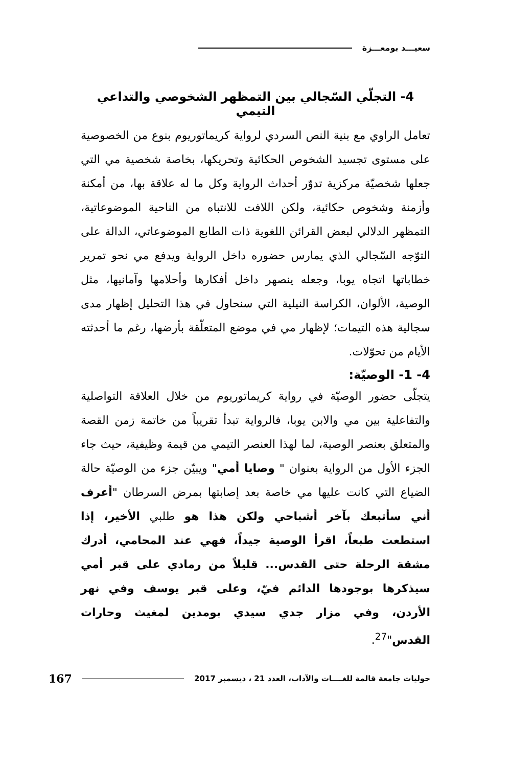سعيـــد بومعـــزة
4- التجلّي السّجالي بين التمظهر الشخوصي والتداعي التيمي
تعامل الراوي مع بنية النص السردي لرواية كريماتوريوم بنوع من الخصوصية على مستوى تجسيد الشخوص الحكائية وتحريكها، بخاصة شخصية مي التي جعلها شخصيّة مركزية تدوّر أحداث الرواية وكل ما له علاقة بها، من أمكنة وأزمنة وشخوص حكائية، ولكن اللافت للانتباه من الناحية الموضوعاتية، التمظهر الدلالي لبعض القرائن اللغوية ذات الطابع الموضوعاتي، الدالة على التوّجه السّجالي الذي يمارس حضوره داخل الرواية ويدفع مي نحو تمرير خطاباتها اتجاه يوبا، وجعله ينصهر داخل أفكارها وأحلامها وآمانيها، مثل الوصية، الألوان، الكراسة النيلية التي سنحاول في هذا التحليل إظهار مدى سجالية هذه التيمات؛ لإظهار مي في موضع المتعلّقة بأرضها، رغم ما أحدثته الأيام من تحوّلات.
4- 1- الوصيّة:
يتجلّى حضور الوصيّة في رواية كريماتوريوم من خلال العلاقة التواصلية والتفاعلية بين مي والابن يوبا، فالرواية تبدأ تقريباً من خاتمة زمن القصة والمتعلق بعنصر الوصية، لما لهذا العنصر التيمي من قيمة وظيفية، حيث جاء الجزء الأول من الرواية بعنوان " وصايا أمي" ويبيّن جزء من الوصيّة حالة الضياع التي كانت عليها مي خاصة بعد إصابتها بمرض السرطان "أعرف أني سأتبعك بآخر أشباحي ولكن هذا هو طلبي الأخير، إذا استطعت طبعاً، اقرأ الوصية جيداً، فهي عند المحامي، أدرك مشقة الرحلة حتى القدس... قليلاً من رمادي على قبر أمي سيذكرها بوجودها الدائم فيّ، وعلى قبر يوسف وفي نهر الأردن، وفي مزار جدي سيدي بومدين لمغيث وحارات القدس"<sup>27</sup>.
حوليات جامعة قالمة للغــــات والآداب، العدد 21 ، ديسمبر 2017 167